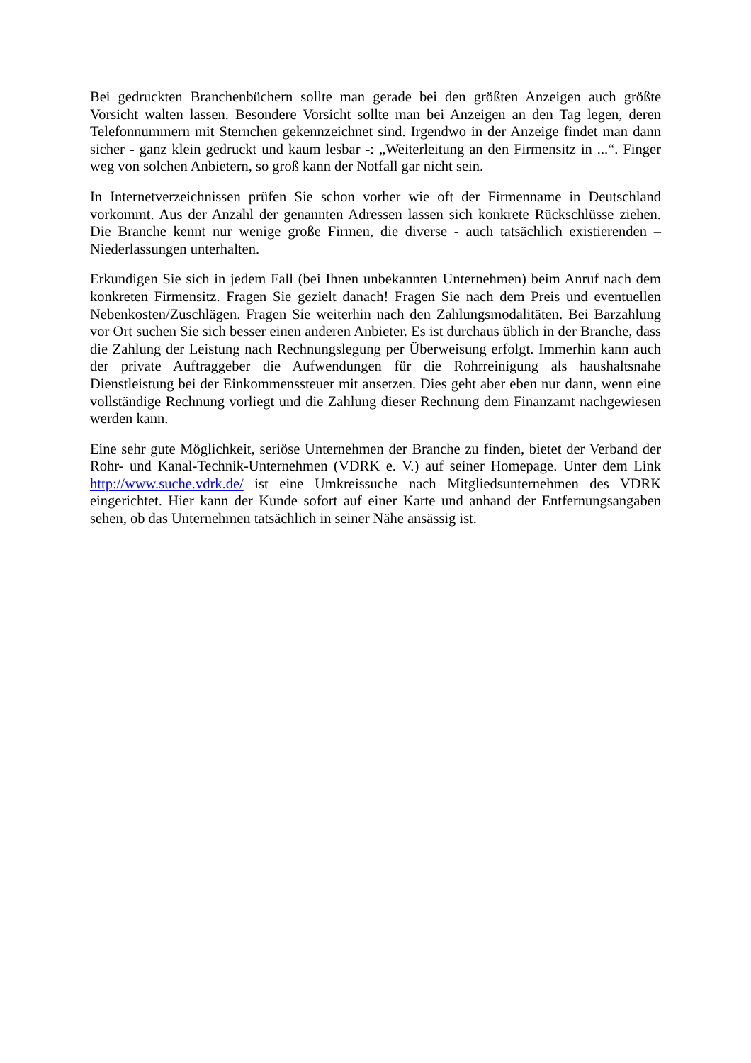Bei gedruckten Branchenbüchern sollte man gerade bei den größten Anzeigen auch größte Vorsicht walten lassen. Besondere Vorsicht sollte man bei Anzeigen an den Tag legen, deren Telefonnummern mit Sternchen gekennzeichnet sind. Irgendwo in der Anzeige findet man dann sicher - ganz klein gedruckt und kaum lesbar -: „Weiterleitung an den Firmensitz in ...“. Finger weg von solchen Anbietern, so groß kann der Notfall gar nicht sein.
In Internetverzeichnissen prüfen Sie schon vorher wie oft der Firmenname in Deutschland vorkommt. Aus der Anzahl der genannten Adressen lassen sich konkrete Rückschlüsse ziehen. Die Branche kennt nur wenige große Firmen, die diverse - auch tatsächlich existierenden – Niederlassungen unterhalten.
Erkundigen Sie sich in jedem Fall (bei Ihnen unbekannten Unternehmen) beim Anruf nach dem konkreten Firmensitz. Fragen Sie gezielt danach! Fragen Sie nach dem Preis und eventuellen Nebenkosten/Zuschlägen. Fragen Sie weiterhin nach den Zahlungsmodalitäten. Bei Barzahlung vor Ort suchen Sie sich besser einen anderen Anbieter. Es ist durchaus üblich in der Branche, dass die Zahlung der Leistung nach Rechnungslegung per Überweisung erfolgt. Immerhin kann auch der private Auftraggeber die Aufwendungen für die Rohrreinigung als haushaltsnahe Dienstleistung bei der Einkommenssteuer mit ansetzen. Dies geht aber eben nur dann, wenn eine vollständige Rechnung vorliegt und die Zahlung dieser Rechnung dem Finanzamt nachgewiesen werden kann.
Eine sehr gute Möglichkeit, seriöse Unternehmen der Branche zu finden, bietet der Verband der Rohr- und Kanal-Technik-Unternehmen (VDRK e. V.) auf seiner Homepage. Unter dem Link http://www.suche.vdrk.de/ ist eine Umkreissuche nach Mitgliedsunternehmen des VDRK eingerichtet. Hier kann der Kunde sofort auf einer Karte und anhand der Entfernungsangaben sehen, ob das Unternehmen tatsächlich in seiner Nähe ansässig ist.